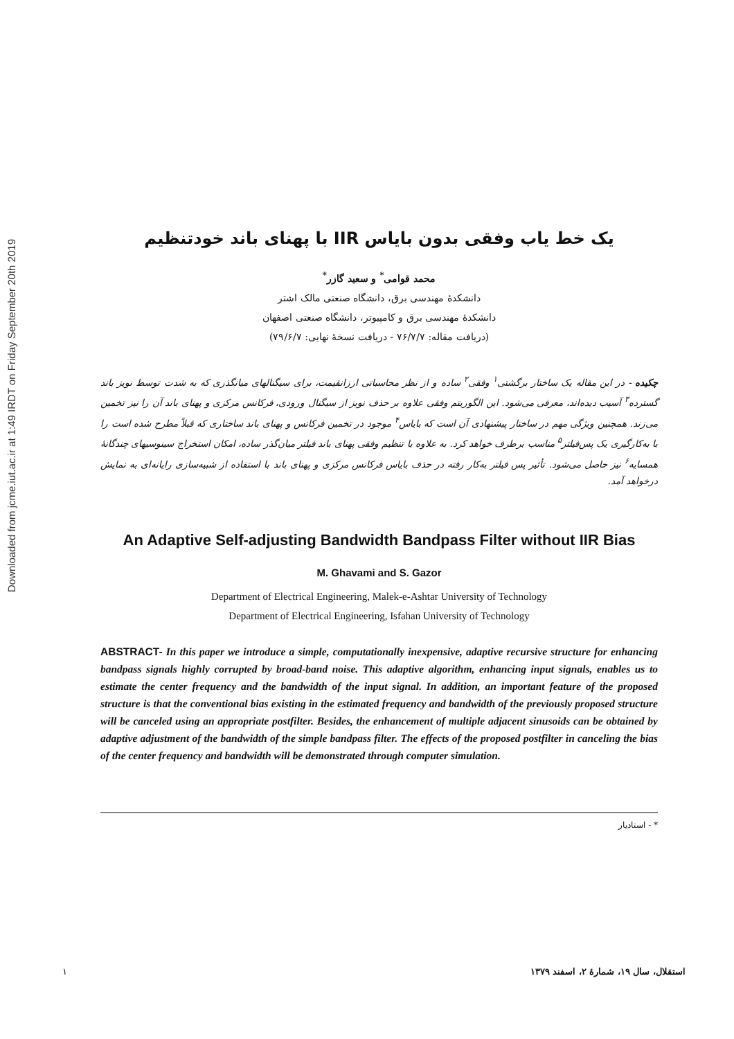Downloaded from jcme.iut.ac.ir at 1:49 IRDT on Friday September 20th 2019
یک خط یاب وفقی بدون بایاس IIR با پهنای باند خودتنظیم
محمد قوامی<sup>*</sup> و سعید گازر<sup>*</sup>
دانشکدهٔ مهندسی برق، دانشگاه صنعتی مالک اشتر
دانشکدهٔ مهندسی برق و کامپیوتر، دانشگاه صنعتی اصفهان
(دریافت مقاله: ۷۶/۷/۷ - دریافت نسخهٔ نهایی: ۷۹/۶/۷)
چکیده - در این مقاله یک ساختار برگشتی<sup>۱</sup> وفقی<sup>۲</sup> ساده و از نظر محاسباتی ارزانقیمت، برای سیگنالهای میانگذری که به شدت توسط نویز باند گسترده<sup>۳</sup> آسیب دیده‌اند، معرفی می‌شود. این الگوریتم وفقی علاوه بر حذف نویز از سیگنال ورودی، فرکانس مرکزی و پهنای باند آن را نیز تخمین می‌زند. همچنین ویژگی مهم در ساختار پیشنهادی آن است که بایاس<sup>۴</sup> موجود در تخمین فرکانس و پهنای باند ساختاری که قبلاً مطرح شده است را با به‌کارگیری یک پس‌فیلتر<sup>۵</sup> مناسب برطرف خواهد کرد. به علاوه با تنظیم وفقی پهنای باند فیلتر میان‌گذر ساده، امکان استخراج سینوسیهای چندگانهٔ همسایه<sup>۶</sup> نیز حاصل می‌شود. تأثیر پس فیلتر به‌کار رفته در حذف بایاس فرکانس مرکزی و پهنای باند با استفاده از شبیه‌سازی رایانه‌ای به نمایش درخواهد آمد.
An Adaptive Self-adjusting Bandwidth Bandpass Filter without IIR Bias
M. Ghavami and S. Gazor
Department of Electrical Engineering, Malek-e-Ashtar University of Technology
Department of Electrical Engineering, Isfahan University of Technology
ABSTRACT- In this paper we introduce a simple, computationally inexpensive, adaptive recursive structure for enhancing bandpass signals highly corrupted by broad-band noise. This adaptive algorithm, enhancing input signals, enables us to estimate the center frequency and the bandwidth of the input signal. In addition, an important feature of the proposed structure is that the conventional bias existing in the estimated frequency and bandwidth of the previously proposed structure will be canceled using an appropriate postfilter. Besides, the enhancement of multiple adjacent sinusoids can be obtained by adaptive adjustment of the bandwidth of the simple bandpass filter. The effects of the proposed postfilter in canceling the bias of the center frequency and bandwidth will be demonstrated through computer simulation.
* - استادیار
۱ استقلال، سال ۱۹، شمارهٔ ۲، اسفند ۱۳۷۹